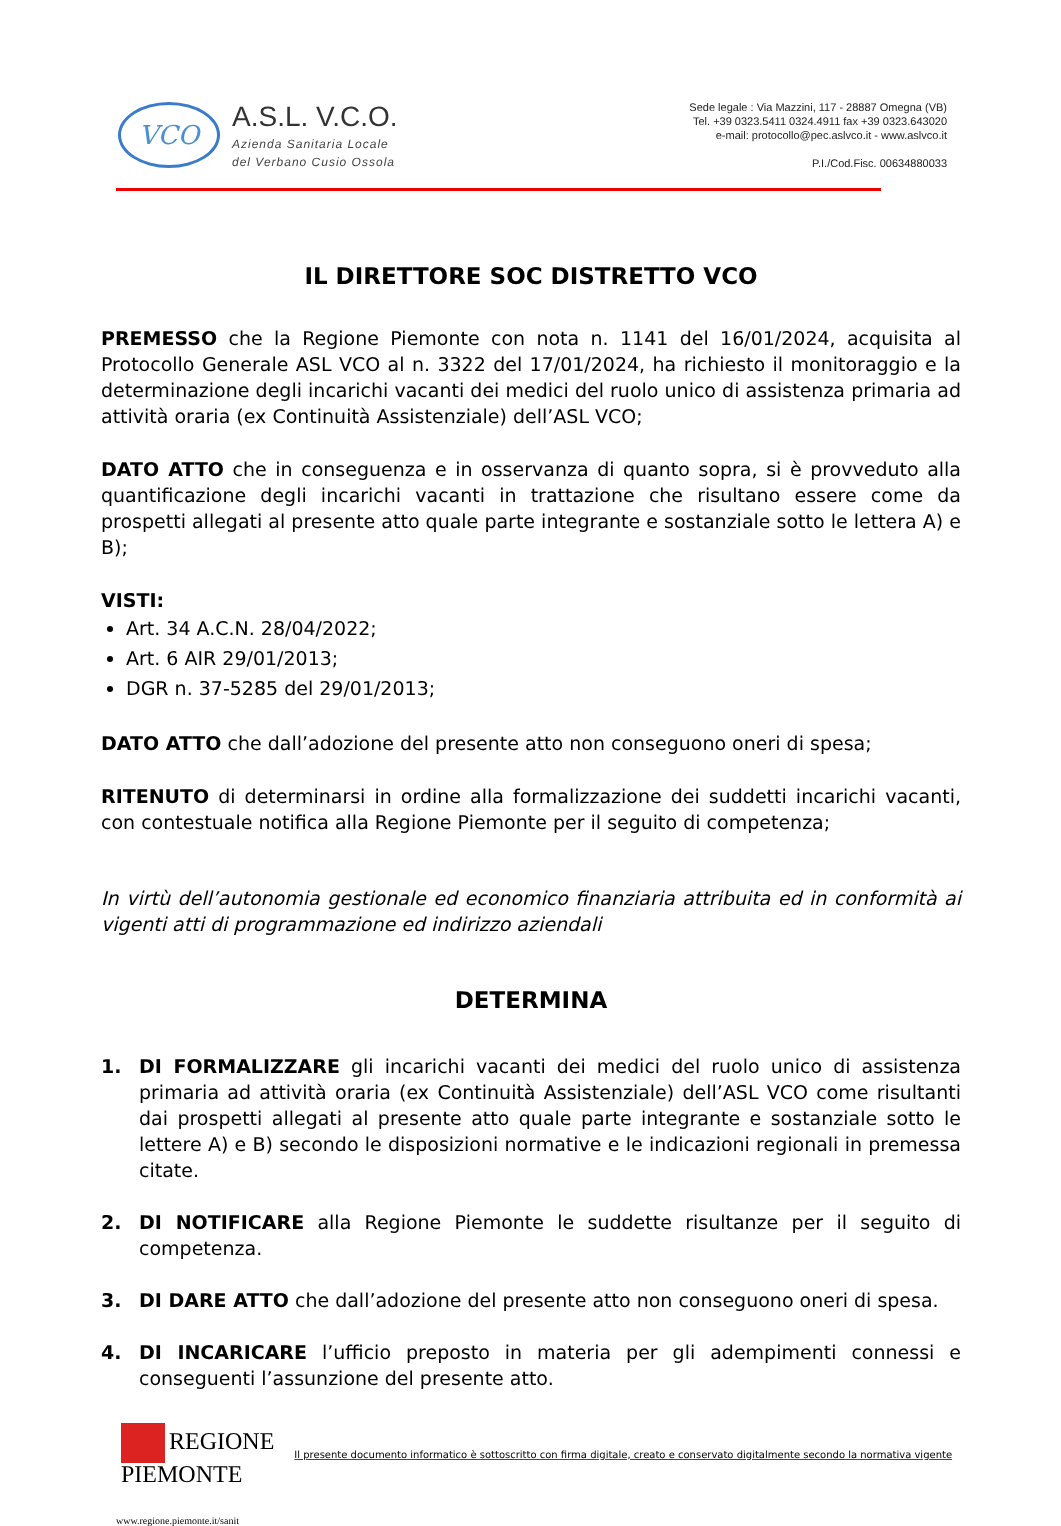VCO
A.S.L. V.C.O.
Azienda Sanitaria Locale
del Verbano Cusio Ossola
Sede legale : Via Mazzini, 117 - 28887 Omegna (VB)
Tel. +39 0323.5411 0324.4911 fax +39 0323.643020
e-mail: protocollo@pec.aslvco.it - www.aslvco.it
P.I./Cod.Fisc. 00634880033
IL DIRETTORE SOC DISTRETTO VCO
PREMESSO che la Regione Piemonte con nota n. 1141 del 16/01/2024, acquisita al Protocollo Generale ASL VCO al n. 3322 del 17/01/2024, ha richiesto il monitoraggio e la determinazione degli incarichi vacanti dei medici del ruolo unico di assistenza primaria ad attività oraria (ex Continuità Assistenziale) dell’ASL VCO;
DATO ATTO che in conseguenza e in osservanza di quanto sopra, si è provveduto alla quantificazione degli incarichi vacanti in trattazione che risultano essere come da prospetti allegati al presente atto quale parte integrante e sostanziale sotto le lettera A) e B);
VISTI:
Art. 34 A.C.N. 28/04/2022;
Art. 6 AIR 29/01/2013;
DGR n. 37-5285 del 29/01/2013;
DATO ATTO che dall’adozione del presente atto non conseguono oneri di spesa;
RITENUTO di determinarsi in ordine alla formalizzazione dei suddetti incarichi vacanti, con contestuale notifica alla Regione Piemonte per il seguito di competenza;
In virtù dell’autonomia gestionale ed economico finanziaria attribuita ed in conformità ai vigenti atti di programmazione ed indirizzo aziendali
DETERMINA
1. DI FORMALIZZARE gli incarichi vacanti dei medici del ruolo unico di assistenza primaria ad attività oraria (ex Continuità Assistenziale) dell’ASL VCO come risultanti dai prospetti allegati al presente atto quale parte integrante e sostanziale sotto le lettere A) e B) secondo le disposizioni normative e le indicazioni regionali in premessa citate.
2. DI NOTIFICARE alla Regione Piemonte le suddette risultanze per il seguito di competenza.
3. DI DARE ATTO che dall’adozione del presente atto non conseguono oneri di spesa.
4. DI INCARICARE l’ufficio preposto in materia per gli adempimenti connessi e conseguenti l’assunzione del presente atto.
REGIONE
PIEMONTE
Il presente documento informatico è sottoscritto con firma digitale, creato e conservato digitalmente secondo la normativa vigente
www.regione.piemonte.it/sanit